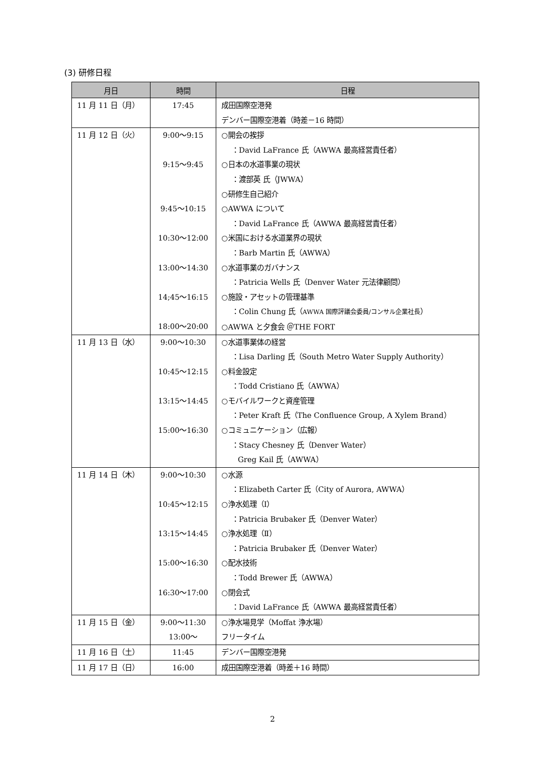(3) 研修日程
| 月日 | 時間 | 日程 |
| --- | --- | --- |
| 11 月 11 日（月） | 17:45 | 成田国際空港発 デンバー国際空港着（時差－16 時間） |
| 11 月 12 日（火） | 9:00～9:15 9:15～9:45 9:45～10:15 10:30～12:00 13:00～14:30 14;45～16:15 18:00～20:00 | ○開会の挨拶 ：David LaFrance 氏（AWWA 最高経営責任者） ○日本の水道事業の現状 ：渡部英 氏（JWWA） ○研修生自己紹介 ○AWWA について ：David LaFrance 氏（AWWA 最高経営責任者） ○米国における水道業界の現状 ：Barb Martin 氏（AWWA） ○水道事業のガバナンス ：Patricia Wells 氏（Denver Water 元法律顧問） ○施設・アセットの管理基準 ：Colin Chung 氏（ AWWA 国際評議会委員/コンサル企業社長 ） ○AWWA と夕食会 ＠THE FORT |
| 11 月 13 日（水） | 9:00～10:30 10:45～12:15 13:15～14:45 15:00～16:30 | ○水道事業体の経営 ：Lisa Darling 氏（South Metro Water Supply Authority） ○料金設定 ：Todd Cristiano 氏（AWWA） ○モバイルワークと資産管理 ：Peter Kraft 氏（The Confluence Group, A Xylem Brand） ○コミュニケーション（広報） ：Stacy Chesney 氏（Denver Water） Greg Kail 氏（AWWA） |
| 11 月 14 日（木） | 9:00～10:30 10:45～12:15 13:15～14:45 15:00～16:30 16:30～17:00 | ○水源 ：Elizabeth Carter 氏（City of Aurora, AWWA） ○浄水処理（Ⅰ） ：Patricia Brubaker 氏（Denver Water） ○浄水処理（Ⅱ） ：Patricia Brubaker 氏（Denver Water） ○配水技術 ：Todd Brewer 氏（AWWA） ○閉会式 ：David LaFrance 氏（AWWA 最高経営責任者） |
| 11 月 15 日（金） | 9:00～11:30 13:00～ | ○浄水場見学（Moffat 浄水場） フリータイム |
| 11 月 16 日（土） | 11:45 | デンバー国際空港発 |
| 11 月 17 日（日） | 16:00 | 成田国際空港着（時差＋16 時間） |
2